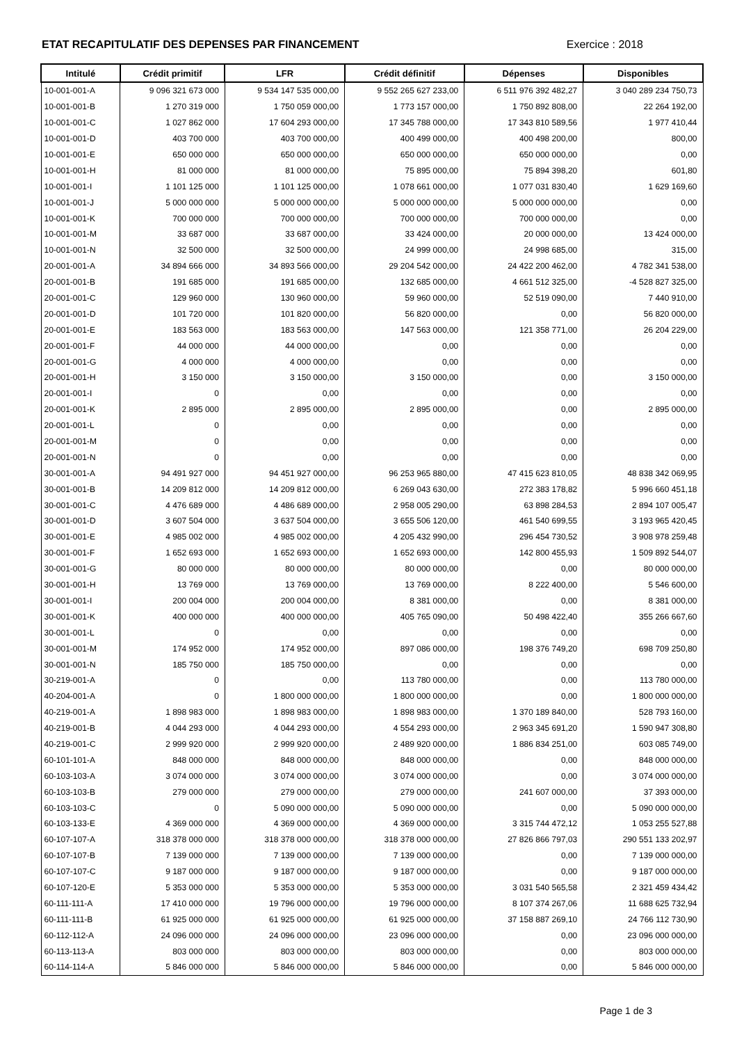ETAT RECAPITULATIF DES DEPENSES PAR FINANCEMENT
Exercice : 2018
| Intitulé | Crédit primitif | LFR | Crédit définitif | Dépenses | Disponibles |
| --- | --- | --- | --- | --- | --- |
| 10-001-001-A | 9 096 321 673 000 | 9 534 147 535 000,00 | 9 552 265 627 233,00 | 6 511 976 392 482,27 | 3 040 289 234 750,73 |
| 10-001-001-B | 1 270 319 000 | 1 750 059 000,00 | 1 773 157 000,00 | 1 750 892 808,00 | 22 264 192,00 |
| 10-001-001-C | 1 027 862 000 | 17 604 293 000,00 | 17 345 788 000,00 | 17 343 810 589,56 | 1 977 410,44 |
| 10-001-001-D | 403 700 000 | 403 700 000,00 | 400 499 000,00 | 400 498 200,00 | 800,00 |
| 10-001-001-E | 650 000 000 | 650 000 000,00 | 650 000 000,00 | 650 000 000,00 | 0,00 |
| 10-001-001-H | 81 000 000 | 81 000 000,00 | 75 895 000,00 | 75 894 398,20 | 601,80 |
| 10-001-001-I | 1 101 125 000 | 1 101 125 000,00 | 1 078 661 000,00 | 1 077 031 830,40 | 1 629 169,60 |
| 10-001-001-J | 5 000 000 000 | 5 000 000 000,00 | 5 000 000 000,00 | 5 000 000 000,00 | 0,00 |
| 10-001-001-K | 700 000 000 | 700 000 000,00 | 700 000 000,00 | 700 000 000,00 | 0,00 |
| 10-001-001-M | 33 687 000 | 33 687 000,00 | 33 424 000,00 | 20 000 000,00 | 13 424 000,00 |
| 10-001-001-N | 32 500 000 | 32 500 000,00 | 24 999 000,00 | 24 998 685,00 | 315,00 |
| 20-001-001-A | 34 894 666 000 | 34 893 566 000,00 | 29 204 542 000,00 | 24 422 200 462,00 | 4 782 341 538,00 |
| 20-001-001-B | 191 685 000 | 191 685 000,00 | 132 685 000,00 | 4 661 512 325,00 | -4 528 827 325,00 |
| 20-001-001-C | 129 960 000 | 130 960 000,00 | 59 960 000,00 | 52 519 090,00 | 7 440 910,00 |
| 20-001-001-D | 101 720 000 | 101 820 000,00 | 56 820 000,00 | 0,00 | 56 820 000,00 |
| 20-001-001-E | 183 563 000 | 183 563 000,00 | 147 563 000,00 | 121 358 771,00 | 26 204 229,00 |
| 20-001-001-F | 44 000 000 | 44 000 000,00 | 0,00 | 0,00 | 0,00 |
| 20-001-001-G | 4 000 000 | 4 000 000,00 | 0,00 | 0,00 | 0,00 |
| 20-001-001-H | 3 150 000 | 3 150 000,00 | 3 150 000,00 | 0,00 | 3 150 000,00 |
| 20-001-001-I | 0 | 0,00 | 0,00 | 0,00 | 0,00 |
| 20-001-001-K | 2 895 000 | 2 895 000,00 | 2 895 000,00 | 0,00 | 2 895 000,00 |
| 20-001-001-L | 0 | 0,00 | 0,00 | 0,00 | 0,00 |
| 20-001-001-M | 0 | 0,00 | 0,00 | 0,00 | 0,00 |
| 20-001-001-N | 0 | 0,00 | 0,00 | 0,00 | 0,00 |
| 30-001-001-A | 94 491 927 000 | 94 451 927 000,00 | 96 253 965 880,00 | 47 415 623 810,05 | 48 838 342 069,95 |
| 30-001-001-B | 14 209 812 000 | 14 209 812 000,00 | 6 269 043 630,00 | 272 383 178,82 | 5 996 660 451,18 |
| 30-001-001-C | 4 476 689 000 | 4 486 689 000,00 | 2 958 005 290,00 | 63 898 284,53 | 2 894 107 005,47 |
| 30-001-001-D | 3 607 504 000 | 3 637 504 000,00 | 3 655 506 120,00 | 461 540 699,55 | 3 193 965 420,45 |
| 30-001-001-E | 4 985 002 000 | 4 985 002 000,00 | 4 205 432 990,00 | 296 454 730,52 | 3 908 978 259,48 |
| 30-001-001-F | 1 652 693 000 | 1 652 693 000,00 | 1 652 693 000,00 | 142 800 455,93 | 1 509 892 544,07 |
| 30-001-001-G | 80 000 000 | 80 000 000,00 | 80 000 000,00 | 0,00 | 80 000 000,00 |
| 30-001-001-H | 13 769 000 | 13 769 000,00 | 13 769 000,00 | 8 222 400,00 | 5 546 600,00 |
| 30-001-001-I | 200 004 000 | 200 004 000,00 | 8 381 000,00 | 0,00 | 8 381 000,00 |
| 30-001-001-K | 400 000 000 | 400 000 000,00 | 405 765 090,00 | 50 498 422,40 | 355 266 667,60 |
| 30-001-001-L | 0 | 0,00 | 0,00 | 0,00 | 0,00 |
| 30-001-001-M | 174 952 000 | 174 952 000,00 | 897 086 000,00 | 198 376 749,20 | 698 709 250,80 |
| 30-001-001-N | 185 750 000 | 185 750 000,00 | 0,00 | 0,00 | 0,00 |
| 30-219-001-A | 0 | 0,00 | 113 780 000,00 | 0,00 | 113 780 000,00 |
| 40-204-001-A | 0 | 1 800 000 000,00 | 1 800 000 000,00 | 0,00 | 1 800 000 000,00 |
| 40-219-001-A | 1 898 983 000 | 1 898 983 000,00 | 1 898 983 000,00 | 1 370 189 840,00 | 528 793 160,00 |
| 40-219-001-B | 4 044 293 000 | 4 044 293 000,00 | 4 554 293 000,00 | 2 963 345 691,20 | 1 590 947 308,80 |
| 40-219-001-C | 2 999 920 000 | 2 999 920 000,00 | 2 489 920 000,00 | 1 886 834 251,00 | 603 085 749,00 |
| 60-101-101-A | 848 000 000 | 848 000 000,00 | 848 000 000,00 | 0,00 | 848 000 000,00 |
| 60-103-103-A | 3 074 000 000 | 3 074 000 000,00 | 3 074 000 000,00 | 0,00 | 3 074 000 000,00 |
| 60-103-103-B | 279 000 000 | 279 000 000,00 | 279 000 000,00 | 241 607 000,00 | 37 393 000,00 |
| 60-103-103-C | 0 | 5 090 000 000,00 | 5 090 000 000,00 | 0,00 | 5 090 000 000,00 |
| 60-103-133-E | 4 369 000 000 | 4 369 000 000,00 | 4 369 000 000,00 | 3 315 744 472,12 | 1 053 255 527,88 |
| 60-107-107-A | 318 378 000 000 | 318 378 000 000,00 | 318 378 000 000,00 | 27 826 866 797,03 | 290 551 133 202,97 |
| 60-107-107-B | 7 139 000 000 | 7 139 000 000,00 | 7 139 000 000,00 | 0,00 | 7 139 000 000,00 |
| 60-107-107-C | 9 187 000 000 | 9 187 000 000,00 | 9 187 000 000,00 | 0,00 | 9 187 000 000,00 |
| 60-107-120-E | 5 353 000 000 | 5 353 000 000,00 | 5 353 000 000,00 | 3 031 540 565,58 | 2 321 459 434,42 |
| 60-111-111-A | 17 410 000 000 | 19 796 000 000,00 | 19 796 000 000,00 | 8 107 374 267,06 | 11 688 625 732,94 |
| 60-111-111-B | 61 925 000 000 | 61 925 000 000,00 | 61 925 000 000,00 | 37 158 887 269,10 | 24 766 112 730,90 |
| 60-112-112-A | 24 096 000 000 | 24 096 000 000,00 | 23 096 000 000,00 | 0,00 | 23 096 000 000,00 |
| 60-113-113-A | 803 000 000 | 803 000 000,00 | 803 000 000,00 | 0,00 | 803 000 000,00 |
| 60-114-114-A | 5 846 000 000 | 5 846 000 000,00 | 5 846 000 000,00 | 0,00 | 5 846 000 000,00 |
Page 1 de 3